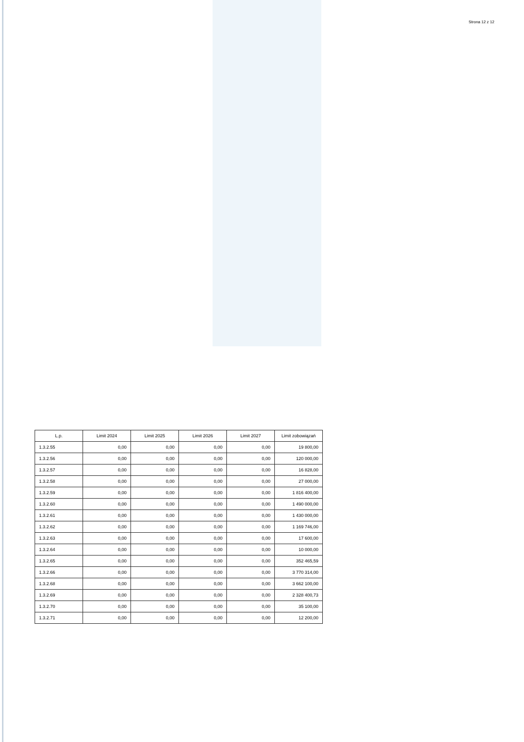Strona 12 z 12
| L.p. | Limit 2024 | Limit 2025 | Limit 2026 | Limit 2027 | Limit zobowiązań |
| --- | --- | --- | --- | --- | --- |
| 1.3.2.55 | 0,00 | 0,00 | 0,00 | 0,00 | 19 800,00 |
| 1.3.2.56 | 0,00 | 0,00 | 0,00 | 0,00 | 120 000,00 |
| 1.3.2.57 | 0,00 | 0,00 | 0,00 | 0,00 | 16 828,00 |
| 1.3.2.58 | 0,00 | 0,00 | 0,00 | 0,00 | 27 000,00 |
| 1.3.2.59 | 0,00 | 0,00 | 0,00 | 0,00 | 1 816 400,00 |
| 1.3.2.60 | 0,00 | 0,00 | 0,00 | 0,00 | 1 490 000,00 |
| 1.3.2.61 | 0,00 | 0,00 | 0,00 | 0,00 | 1 430 000,00 |
| 1.3.2.62 | 0,00 | 0,00 | 0,00 | 0,00 | 1 169 746,00 |
| 1.3.2.63 | 0,00 | 0,00 | 0,00 | 0,00 | 17 600,00 |
| 1.3.2.64 | 0,00 | 0,00 | 0,00 | 0,00 | 10 000,00 |
| 1.3.2.65 | 0,00 | 0,00 | 0,00 | 0,00 | 352 465,59 |
| 1.3.2.66 | 0,00 | 0,00 | 0,00 | 0,00 | 3 770 314,00 |
| 1.3.2.68 | 0,00 | 0,00 | 0,00 | 0,00 | 3 662 100,00 |
| 1.3.2.69 | 0,00 | 0,00 | 0,00 | 0,00 | 2 328 400,73 |
| 1.3.2.70 | 0,00 | 0,00 | 0,00 | 0,00 | 35 100,00 |
| 1.3.2.71 | 0,00 | 0,00 | 0,00 | 0,00 | 12 200,00 |